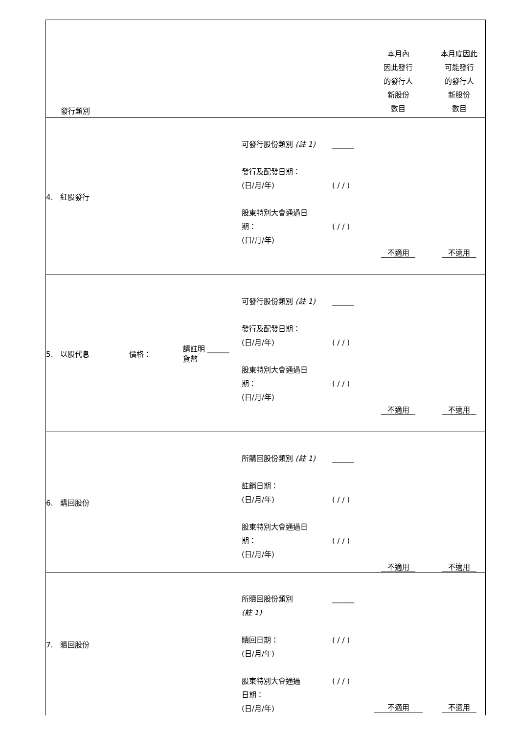| 發行類別 | | | | | 本月內 因此發行 的發行人 新股份 數目 | 本月底因此 可能發行 的發行人 新股份 數目 |
| 4. 紅股發行 | | | 可發行股份類別 (註 1) 發行及配發日期： (日/月/年) 股東特別大會通過日 期： (日/月/年) | ______ ( / / ) ( / / ) | 不適用 | 不適用 |
| 5. 以股代息 | 價格： | 請註明 ______ 貨幣 | 可發行股份類別 (註 1) 發行及配發日期： (日/月/年) 股東特別大會通過日 期： (日/月/年) | ______ ( / / ) ( / / ) | 不適用 | 不適用 |
| 6. 購回股份 | | | 所購回股份類別 (註 1) 註銷日期： (日/月/年) 股東特別大會通過日 期： (日/月/年) | ______ ( / / ) ( / / ) | 不適用 | 不適用 |
| 7. 贖回股份 | | | 所贖回股份類別 (註 1) 贖回日期： (日/月/年) 股東特別大會通過 日期： (日/月/年) | ______ ( / / ) ( / / ) | 不適用 | 不適用 |